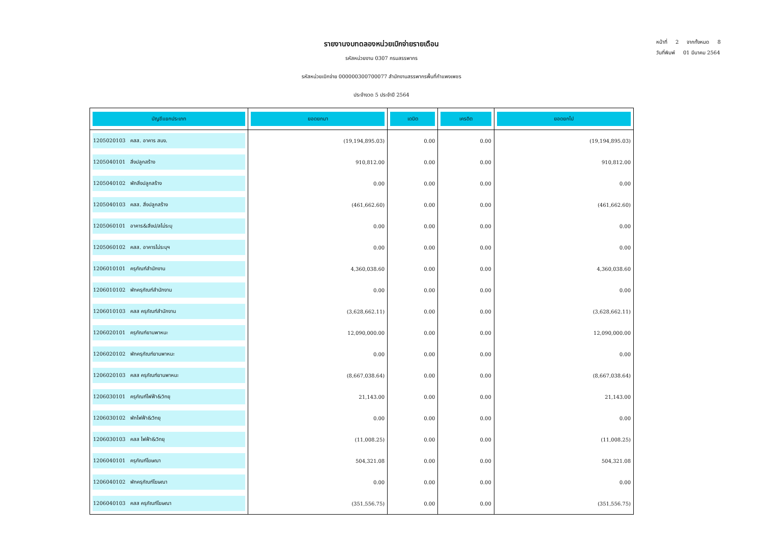หน้าที่ 2 จากทั้งหมด 8
วันที่พิมพ์ 01 มีนาคม 2564
รายงานงบทดลองหน่วยเบิกจ่ายรายเดือน
รหัสหน่วยงาน 0307 กรมสรรพากร
รหัสหน่วยเบิกจ่าย 000000300700077 สำนักงานสรรพากรพื้นที่กำแพงเพชร
ประจำงวด 5 ประจำปี 2564
| บัญชีแยกประเภท | ยอดยกมา | เดบิต | เครดิต | ยอดยกไป |
| --- | --- | --- | --- | --- |
| 1205020103 คสส. อาคาร สนง. | (19,194,895.03) | 0.00 | 0.00 | (19,194,895.03) |
| 1205040101 สิ่งปลูกสร้าง | 910,812.00 | 0.00 | 0.00 | 910,812.00 |
| 1205040102 พักสิ่งปลูกสร้าง | 0.00 | 0.00 | 0.00 | 0.00 |
| 1205040103 คสส. สิ่งปลูกสร้าง | (461,662.60) | 0.00 | 0.00 | (461,662.60) |
| 1205060101 อาคาร&สิ่งป/สไม่ระบุ | 0.00 | 0.00 | 0.00 | 0.00 |
| 1205060102 คสส. อาคารไม่ระบุฯ | 0.00 | 0.00 | 0.00 | 0.00 |
| 1206010101 ครุภัณฑ์สำนักงาน | 4,360,038.60 | 0.00 | 0.00 | 4,360,038.60 |
| 1206010102 พักครุภัณฑ์สำนักงาน | 0.00 | 0.00 | 0.00 | 0.00 |
| 1206010103 คสส ครุภัณฑ์สำนักงาน | (3,628,662.11) | 0.00 | 0.00 | (3,628,662.11) |
| 1206020101 ครุภัณฑ์ยานพาหนะ | 12,090,000.00 | 0.00 | 0.00 | 12,090,000.00 |
| 1206020102 พักครุภัณฑ์ยานพาหนะ | 0.00 | 0.00 | 0.00 | 0.00 |
| 1206020103 คสส ครุภัณฑ์ยานพาหนะ | (8,667,038.64) | 0.00 | 0.00 | (8,667,038.64) |
| 1206030101 ครุภัณฑ์ไฟฟ้า&วิทยุ | 21,143.00 | 0.00 | 0.00 | 21,143.00 |
| 1206030102 พักไฟฟ้า&วิทยุ | 0.00 | 0.00 | 0.00 | 0.00 |
| 1206030103 คสส ไฟฟ้า&วิทยุ | (11,008.25) | 0.00 | 0.00 | (11,008.25) |
| 1206040101 ครุภัณฑ์โฆษณา | 504,321.08 | 0.00 | 0.00 | 504,321.08 |
| 1206040102 พักครุภัณฑ์โฆษณา | 0.00 | 0.00 | 0.00 | 0.00 |
| 1206040103 คสส ครุภัณฑ์โฆษณา | (351,556.75) | 0.00 | 0.00 | (351,556.75) |